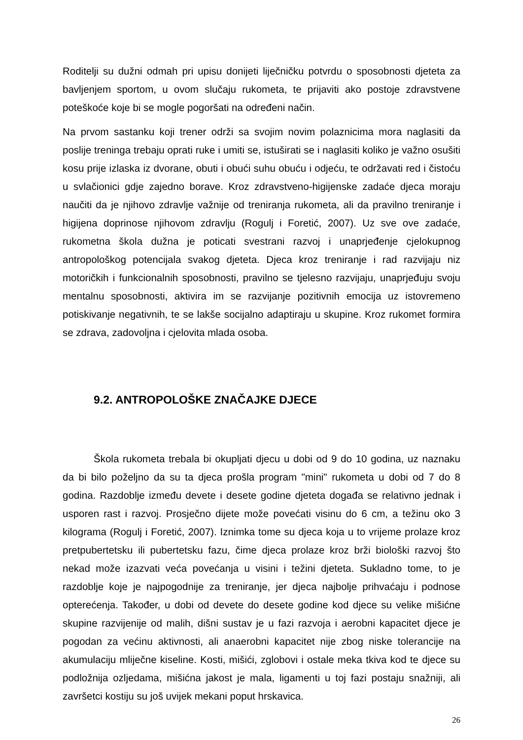Roditelji su dužni odmah pri upisu donijeti liječničku potvrdu o sposobnosti djeteta za bavljenjem sportom, u ovom slučaju rukometa, te prijaviti ako postoje zdravstvene poteškoće koje bi se mogle pogoršati na određeni način.
Na prvom sastanku koji trener održi sa svojim novim polaznicima mora naglasiti da poslije treninga trebaju oprati ruke i umiti se, istuširati se i naglasiti koliko je važno osušiti kosu prije izlaska iz dvorane, obuti i obući suhu obuću i odjeću, te održavati red i čistoću u svlačionici gdje zajedno borave. Kroz zdravstveno-higijenske zadaće djeca moraju naučiti da je njihovo zdravlje važnije od treniranja rukometa, ali da pravilno treniranje i higijena doprinose njihovom zdravlju (Rogulj i Foretić, 2007). Uz sve ove zadaće, rukometna škola dužna je poticati svestrani razvoj i unaprjeđenje cjelokupnog antropološkog potencijala svakog djeteta. Djeca kroz treniranje i rad razvijaju niz motoričkih i funkcionalnih sposobnosti, pravilno se tjelesno razvijaju, unaprjeđuju svoju mentalnu sposobnosti, aktivira im se razvijanje pozitivnih emocija uz istovremeno potiskivanje negativnih, te se lakše socijalno adaptiraju u skupine. Kroz rukomet formira se zdrava, zadovoljna i cjelovita mlada osoba.
9.2. ANTROPOLOŠKE ZNAČAJKE DJECE
Škola rukometa trebala bi okupljati djecu u dobi od 9 do 10 godina, uz naznaku da bi bilo poželjno da su ta djeca prošla program "mini" rukometa u dobi od 7 do 8 godina. Razdoblje između devete i desete godine djeteta događa se relativno jednak i usporen rast i razvoj. Prosječno dijete može povećati visinu do 6 cm, a težinu oko 3 kilograma (Rogulj i Foretić, 2007). Iznimka tome su djeca koja u to vrijeme prolaze kroz pretpubertetsku ili pubertetsku fazu, čime djeca prolaze kroz brži biološki razvoj što nekad može izazvati veća povećanja u visini i težini djeteta. Sukladno tome, to je razdoblje koje je najpogodnije za treniranje, jer djeca najbolje prihvaćaju i podnose opterećenja. Također, u dobi od devete do desete godine kod djece su velike mišićne skupine razvijenije od malih, dišni sustav je u fazi razvoja i aerobni kapacitet djece je pogodan za većinu aktivnosti, ali anaerobni kapacitet nije zbog niske tolerancije na akumulaciju mliječne kiseline. Kosti, mišići, zglobovi i ostale meka tkiva kod te djece su podložnija ozljedama, mišićna jakost je mala, ligamenti u toj fazi postaju snažniji, ali završetci kostiju su još uvijek mekani poput hrskavica.
26